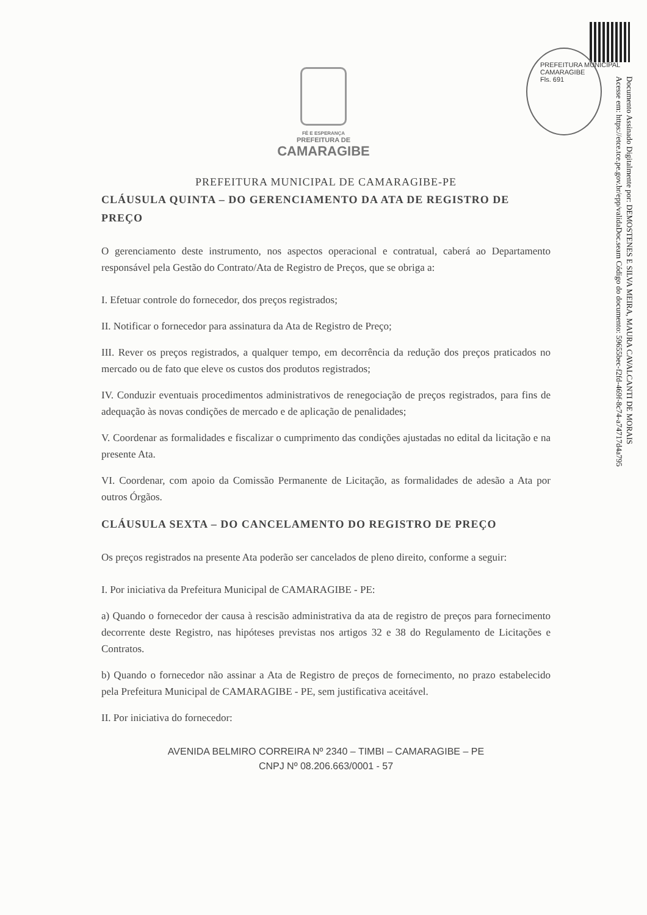PREFEITURA MUNICIPAL CAMARAGIBE
Fls. 691
Documento Assinado Digitalmente por: DEMOSTENES E SILVA MEIRA, MAURA CAVALCANTI DE MORAIS
Acesse em: https://etce.tce.pe.gov.br/epp/validaDoc.seam Código do documento: 59655bec-f2fd-469f-8c74-a74717d4a795
FÉ E ESPERANÇA
PREFEITURA DE
CAMARAGIBE
PREFEITURA MUNICIPAL DE CAMARAGIBE-PE
CLÁUSULA QUINTA – DO GERENCIAMENTO DA ATA DE REGISTRO DE PREÇO
O gerenciamento deste instrumento, nos aspectos operacional e contratual, caberá ao Departamento responsável pela Gestão do Contrato/Ata de Registro de Preços, que se obriga a:
I. Efetuar controle do fornecedor, dos preços registrados;
II. Notificar o fornecedor para assinatura da Ata de Registro de Preço;
III. Rever os preços registrados, a qualquer tempo, em decorrência da redução dos preços praticados no mercado ou de fato que eleve os custos dos produtos registrados;
IV. Conduzir eventuais procedimentos administrativos de renegociação de preços registrados, para fins de adequação às novas condições de mercado e de aplicação de penalidades;
V. Coordenar as formalidades e fiscalizar o cumprimento das condições ajustadas no edital da licitação e na presente Ata.
VI. Coordenar, com apoio da Comissão Permanente de Licitação, as formalidades de adesão a Ata por outros Órgãos.
CLÁUSULA SEXTA – DO CANCELAMENTO DO REGISTRO DE PREÇO
Os preços registrados na presente Ata poderão ser cancelados de pleno direito, conforme a seguir:
I. Por iniciativa da Prefeitura Municipal de CAMARAGIBE - PE:
a) Quando o fornecedor der causa à rescisão administrativa da ata de registro de preços para fornecimento decorrente deste Registro, nas hipóteses previstas nos artigos 32 e 38 do Regulamento de Licitações e Contratos.
b) Quando o fornecedor não assinar a Ata de Registro de preços de fornecimento, no prazo estabelecido pela Prefeitura Municipal de CAMARAGIBE - PE, sem justificativa aceitável.
II. Por iniciativa do fornecedor:
AVENIDA BELMIRO CORREIRA Nº 2340 – TIMBI – CAMARAGIBE – PE
CNPJ Nº 08.206.663/0001 - 57